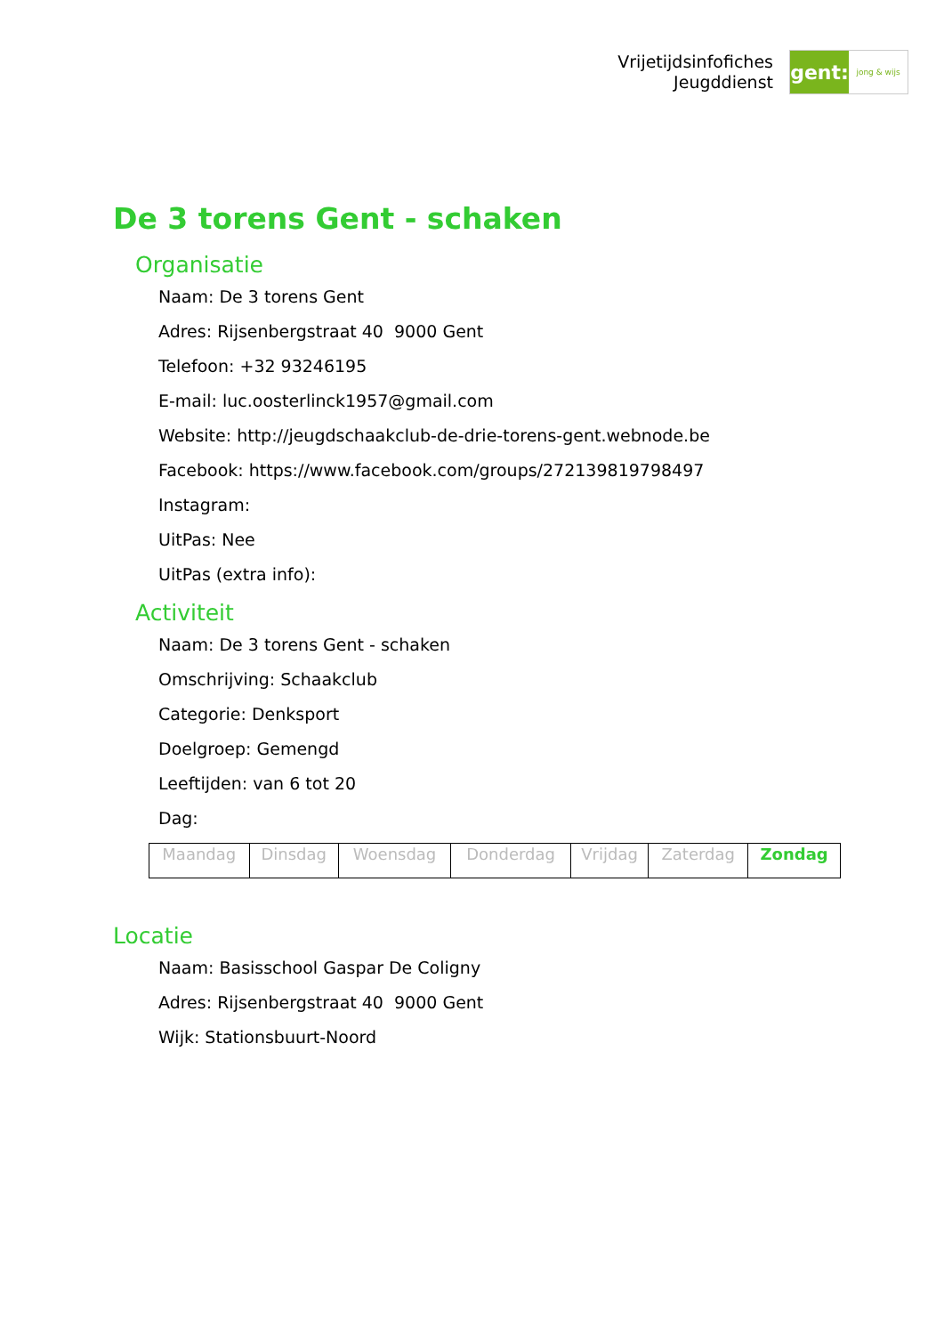Vrijetijdsinfofiches
Jeugddienst
gent:
jong & wijs
De 3 torens Gent - schaken
Organisatie
Naam: De 3 torens Gent
Adres: Rijsenbergstraat 40 9000 Gent
Telefoon: +32 93246195
E-mail: luc.oosterlinck1957@gmail.com
Website: http://jeugdschaakclub-de-drie-torens-gent.webnode.be
Facebook: https://www.facebook.com/groups/272139819798497
Instagram:
UitPas: Nee
UitPas (extra info):
Activiteit
Naam: De 3 torens Gent - schaken
Omschrijving: Schaakclub
Categorie: Denksport
Doelgroep: Gemengd
Leeftijden: van 6 tot 20
Dag:
| Maandag | Dinsdag | Woensdag | Donderdag | Vrijdag | Zaterdag | Zondag |
Locatie
Naam: Basisschool Gaspar De Coligny
Adres: Rijsenbergstraat 40 9000 Gent
Wijk: Stationsbuurt-Noord